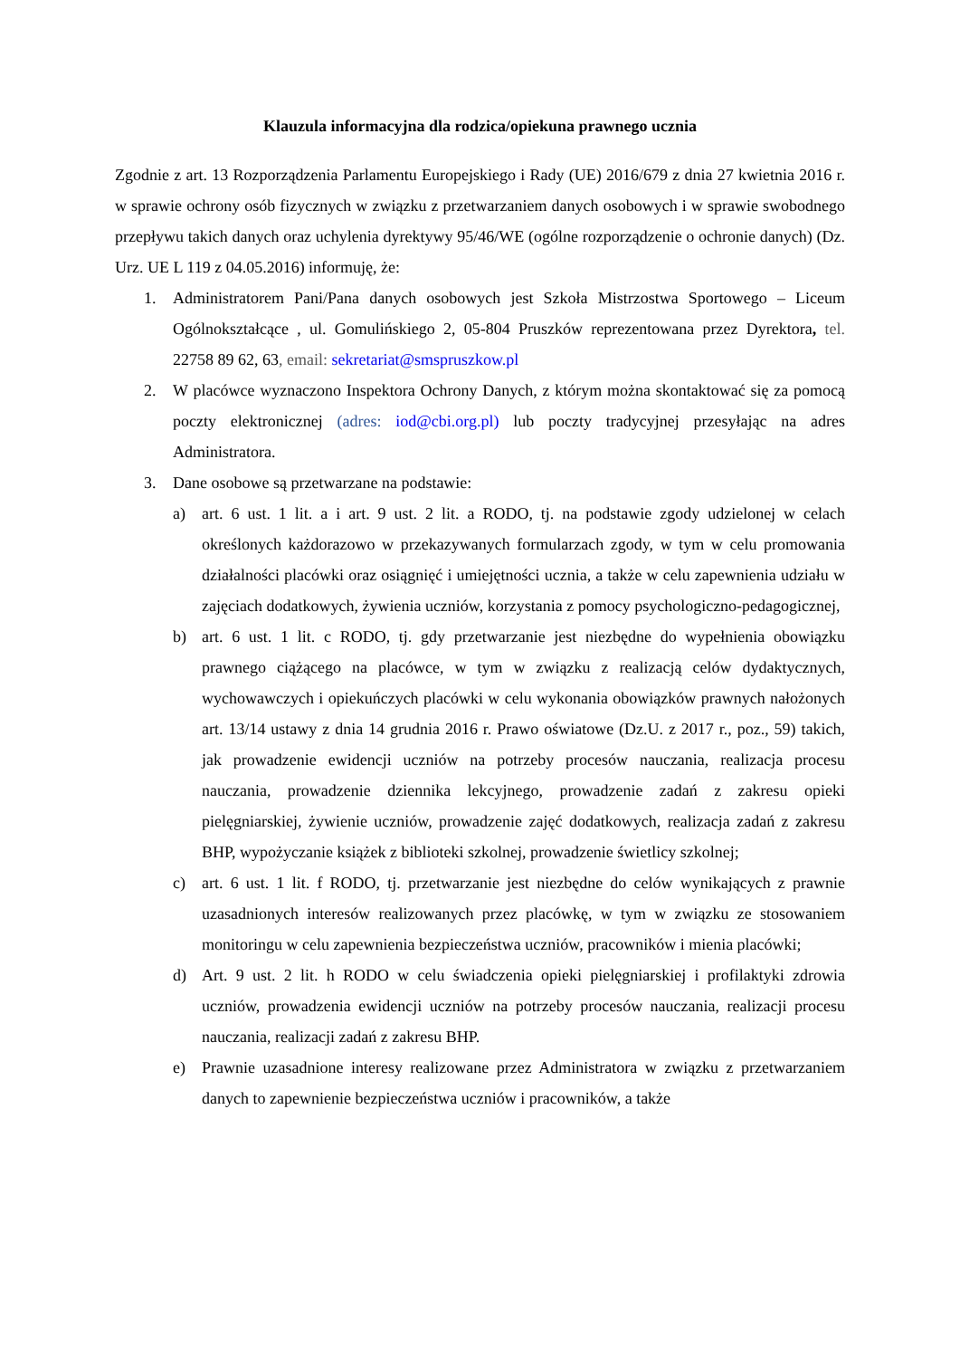Klauzula informacyjna dla rodzica/opiekuna prawnego ucznia
Zgodnie z art. 13 Rozporządzenia Parlamentu Europejskiego i Rady (UE) 2016/679 z dnia 27 kwietnia 2016 r. w sprawie ochrony osób fizycznych w związku z przetwarzaniem danych osobowych i w sprawie swobodnego przepływu takich danych oraz uchylenia dyrektywy 95/46/WE (ogólne rozporządzenie o ochronie danych) (Dz. Urz. UE L 119 z 04.05.2016) informuję, że:
1. Administratorem Pani/Pana danych osobowych jest Szkoła Mistrzostwa Sportowego – Liceum Ogólnokształcące , ul. Gomulińskiego 2, 05-804 Pruszków reprezentowana przez Dyrektora, tel. 22758 89 62, 63, email: sekretariat@smspruszkow.pl
2. W placówce wyznaczono Inspektora Ochrony Danych, z którym można skontaktować się za pomocą poczty elektronicznej (adres: iod@cbi.org.pl) lub poczty tradycyjnej przesyłając na adres Administratora.
3. Dane osobowe są przetwarzane na podstawie:
a) art. 6 ust. 1 lit. a i art. 9 ust. 2 lit. a RODO, tj. na podstawie zgody udzielonej w celach określonych każdorazowo w przekazywanych formularzach zgody, w tym w celu promowania działalności placówki oraz osiągnięć i umiejętności ucznia, a także w celu zapewnienia udziału w zajęciach dodatkowych, żywienia uczniów, korzystania z pomocy psychologiczno-pedagogicznej,
b) art. 6 ust. 1 lit. c RODO, tj. gdy przetwarzanie jest niezbędne do wypełnienia obowiązku prawnego ciążącego na placówce, w tym w związku z realizacją celów dydaktycznych, wychowawczych i opiekuńczych placówki w celu wykonania obowiązków prawnych nałożonych art. 13/14 ustawy z dnia 14 grudnia 2016 r. Prawo oświatowe (Dz.U. z 2017 r., poz., 59) takich, jak prowadzenie ewidencji uczniów na potrzeby procesów nauczania, realizacja procesu nauczania, prowadzenie dziennika lekcyjnego, prowadzenie zadań z zakresu opieki pielęgniarskiej, żywienie uczniów, prowadzenie zajęć dodatkowych, realizacja zadań z zakresu BHP, wypożyczanie książek z biblioteki szkolnej, prowadzenie świetlicy szkolnej;
c) art. 6 ust. 1 lit. f RODO, tj. przetwarzanie jest niezbędne do celów wynikających z prawnie uzasadnionych interesów realizowanych przez placówkę, w tym w związku ze stosowaniem monitoringu w celu zapewnienia bezpieczeństwa uczniów, pracowników i mienia placówki;
d) Art. 9 ust. 2 lit. h RODO w celu świadczenia opieki pielęgniarskiej i profilaktyki zdrowia uczniów, prowadzenia ewidencji uczniów na potrzeby procesów nauczania, realizacji procesu nauczania, realizacji zadań z zakresu BHP.
e) Prawnie uzasadnione interesy realizowane przez Administratora w związku z przetwarzaniem danych to zapewnienie bezpieczeństwa uczniów i pracowników, a także